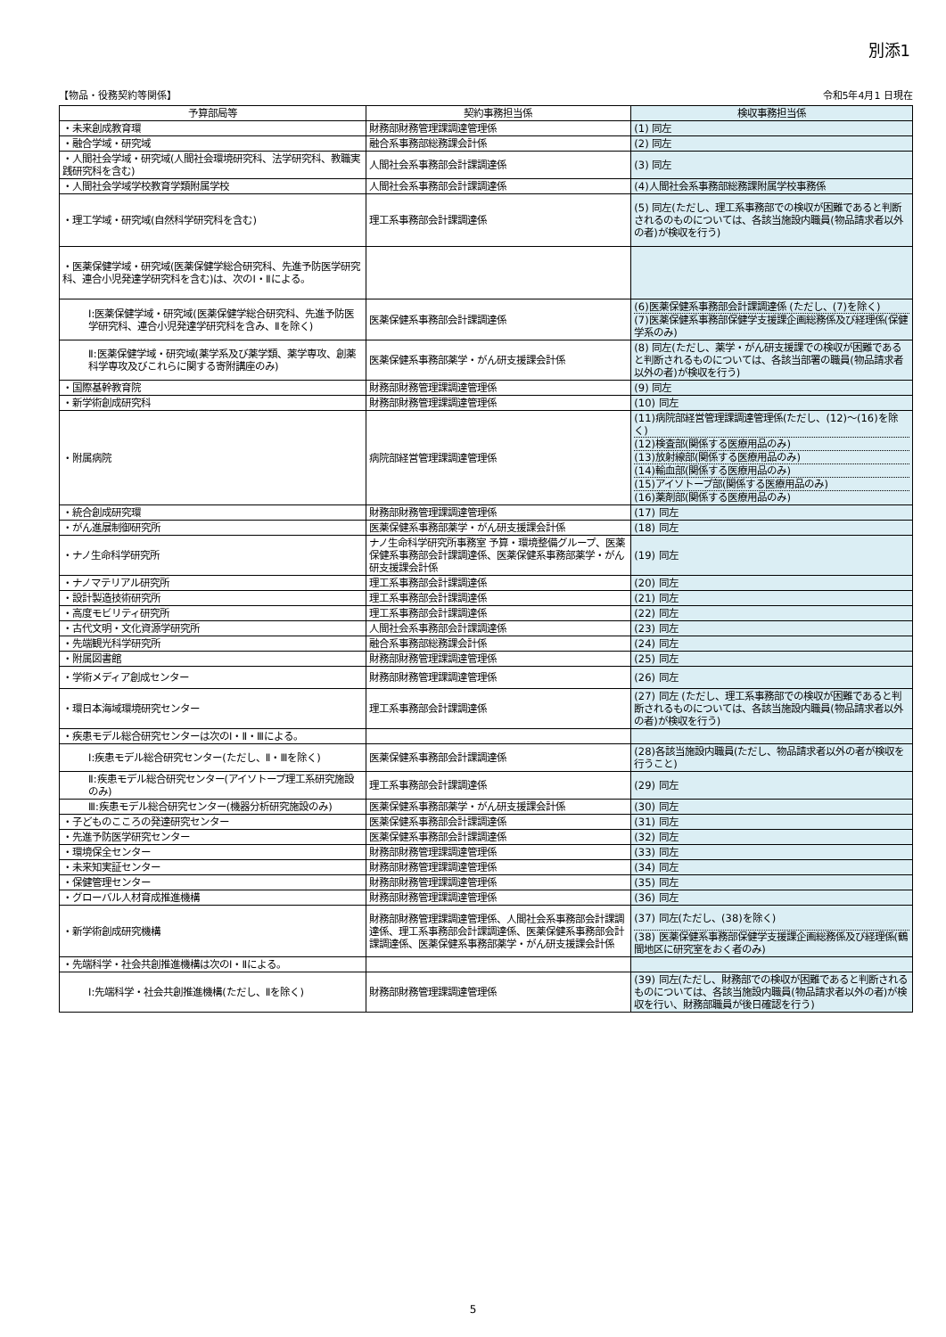別添1
【物品・役務契約等関係】 令和5年4月1 日現在
| 予算部局等 | 契約事務担当係 | 検収事務担当係 |
| --- | --- | --- |
| ・未来創成教育環 | 財務部財務管理課調達管理係 | (1) 同左 |
| ・融合学域・研究域 | 融合系事務部総務課会計係 | (2) 同左 |
| ・人間社会学域・研究域(人間社会環境研究科、法学研究科、教職実践研究科を含む) | 人間社会系事務部会計課調達係 | (3) 同左 |
| ・人間社会学域学校教育学類附属学校 | 人間社会系事務部会計課調達係 | (4)人間社会系事務部総務課附属学校事務係 |
| ・理工学域・研究域(自然科学研究科を含む) | 理工系事務部会計課調達係 | (5) 同左(ただし、理工系事務部での検収が困難であると判断されるのものについては、各該当施設内職員(物品請求者以外の者)が検収を行う) |
| ・医薬保健学域・研究域(医薬保健学総合研究科、先進予防医学研究科、連合小児発達学研究科を含む)は、次のI・Ⅱによる。 | | |
| Ⅰ:医薬保健学域・研究域(医薬保健学総合研究科、先進予防医学研究科、連合小児発達学研究科を含み、Ⅱを除く) | 医薬保健系事務部会計課調達係 | (6)医薬保健系事務部会計課調達係 (ただし、(7)を除く) (7)医薬保健系事務部保健学支援課企画総務係及び経理係(保健学系のみ) |
| Ⅱ:医薬保健学域・研究域(薬学系及び薬学類、薬学専攻、創薬科学専攻及びこれらに関する寄附講座のみ) | 医薬保健系事務部薬学・がん研支援課会計係 | (8) 同左(ただし、薬学・がん研支援課での検収が困難であると判断されるものについては、各該当部署の職員(物品請求者以外の者)が検収を行う) |
| ・国際基幹教育院 | 財務部財務管理課調達管理係 | (9) 同左 |
| ・新学術創成研究科 | 財務部財務管理課調達管理係 | (10) 同左 |
| ・附属病院 | 病院部経営管理課調達管理係 | (11)病院部経営管理課調達管理係(ただし、(12)～(16)を除く) (12)検査部(関係する医療用品のみ) (13)放射線部(関係する医療用品のみ) (14)輸血部(関係する医療用品のみ) (15)アイソトープ部(関係する医療用品のみ) (16)薬剤部(関係する医療用品のみ) |
| ・統合創成研究環 | 財務部財務管理課調達管理係 | (17) 同左 |
| ・がん進展制御研究所 | 医薬保健系事務部薬学・がん研支援課会計係 | (18) 同左 |
| ・ナノ生命科学研究所 | ナノ生命科学研究所事務室 予算・環境整備グループ、医薬保健系事務部会計課調達係、医薬保健系事務部薬学・がん研支援課会計係 | (19) 同左 |
| ・ナノマテリアル研究所 | 理工系事務部会計課調達係 | (20) 同左 |
| ・設計製造技術研究所 | 理工系事務部会計課調達係 | (21) 同左 |
| ・高度モビリティ研究所 | 理工系事務部会計課調達係 | (22) 同左 |
| ・古代文明・文化資源学研究所 | 人間社会系事務部会計課調達係 | (23) 同左 |
| ・先端観光科学研究所 | 融合系事務部総務課会計係 | (24) 同左 |
| ・附属図書館 | 財務部財務管理課調達管理係 | (25) 同左 |
| ・学術メディア創成センター | 財務部財務管理課調達管理係 | (26) 同左 |
| ・環日本海域環境研究センター | 理工系事務部会計課調達係 | (27) 同左 (ただし、理工系事務部での検収が困難であると判断されるものについては、各該当施設内職員(物品請求者以外の者)が検収を行う) |
| ・疾患モデル総合研究センターは次のⅠ・Ⅱ・Ⅲによる。 | | |
| Ⅰ:疾患モデル総合研究センター(ただし、Ⅱ・Ⅲを除く) | 医薬保健系事務部会計課調達係 | (28)各該当施設内職員(ただし、物品請求者以外の者が検収を行うこと) |
| Ⅱ:疾患モデル総合研究センター(アイソトープ理工系研究施設のみ) | 理工系事務部会計課調達係 | (29) 同左 |
| Ⅲ:疾患モデル総合研究センター(機器分析研究施設のみ) | 医薬保健系事務部薬学・がん研支援課会計係 | (30) 同左 |
| ・子どものこころの発達研究センター | 医薬保健系事務部会計課調達係 | (31) 同左 |
| ・先進予防医学研究センター | 医薬保健系事務部会計課調達係 | (32) 同左 |
| ・環境保全センター | 財務部財務管理課調達管理係 | (33) 同左 |
| ・未来知実証センター | 財務部財務管理課調達管理係 | (34) 同左 |
| ・保健管理センター | 財務部財務管理課調達管理係 | (35) 同左 |
| ・グローバル人材育成推進機構 | 財務部財務管理課調達管理係 | (36) 同左 |
| ・新学術創成研究機構 | 財務部財務管理課調達管理係、人間社会系事務部会計課調達係、理工系事務部会計課調達係、医薬保健系事務部会計課調達係、医薬保健系事務部薬学・がん研支援課会計係 | (37) 同左(ただし、(38)を除く) (38) 医薬保健系事務部保健学支援課企画総務係及び経理係(鶴間地区に研究室をおく者のみ) |
| ・先端科学・社会共創推進機構は次のⅠ・Ⅱによる。 | | |
| Ⅰ:先端科学・社会共創推進機構(ただし、Ⅱを除く) | 財務部財務管理課調達管理係 | (39) 同左(ただし、財務部での検収が困難であると判断されるものについては、各該当施設内職員(物品請求者以外の者)が検収を行い、財務部職員が後日確認を行う) |
5